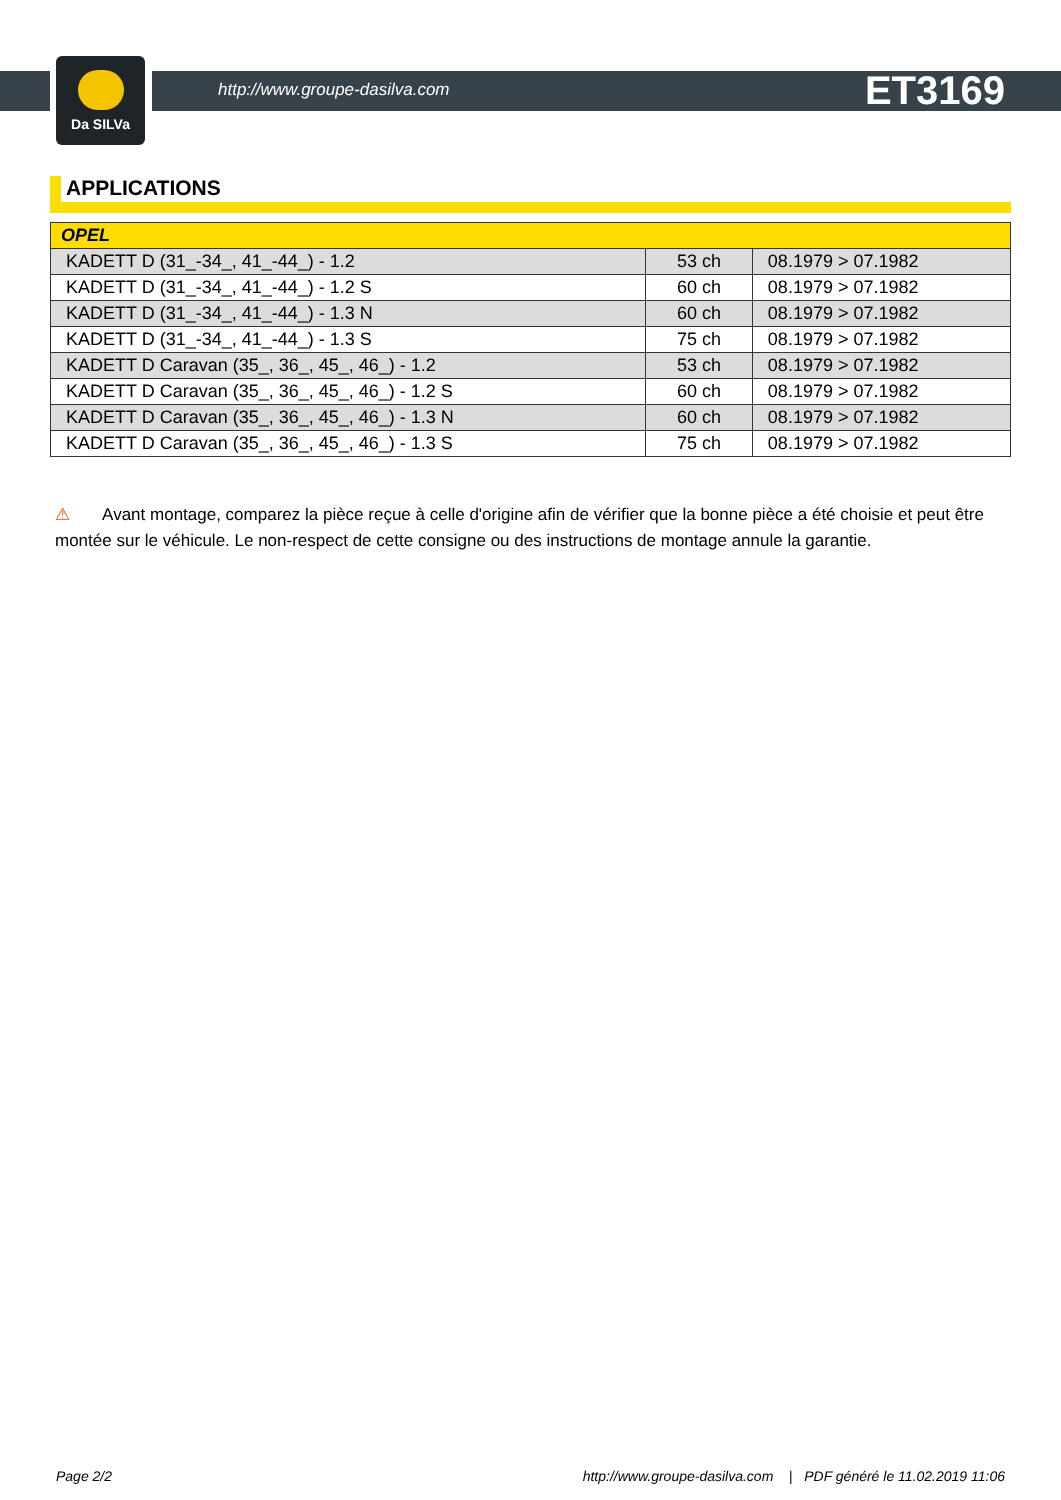Da SILVa
http://www.groupe-dasilva.com ET3169
APPLICATIONS
| OPEL | | |
| --- | --- | --- |
| KADETT D (31_-34_, 41_-44_) - 1.2 | 53 ch | 08.1979 > 07.1982 |
| KADETT D (31_-34_, 41_-44_) - 1.2 S | 60 ch | 08.1979 > 07.1982 |
| KADETT D (31_-34_, 41_-44_) - 1.3 N | 60 ch | 08.1979 > 07.1982 |
| KADETT D (31_-34_, 41_-44_) - 1.3 S | 75 ch | 08.1979 > 07.1982 |
| KADETT D Caravan (35_, 36_, 45_, 46_) - 1.2 | 53 ch | 08.1979 > 07.1982 |
| KADETT D Caravan (35_, 36_, 45_, 46_) - 1.2 S | 60 ch | 08.1979 > 07.1982 |
| KADETT D Caravan (35_, 36_, 45_, 46_) - 1.3 N | 60 ch | 08.1979 > 07.1982 |
| KADETT D Caravan (35_, 36_, 45_, 46_) - 1.3 S | 75 ch | 08.1979 > 07.1982 |
⚠ Avant montage, comparez la pièce reçue à celle d'origine afin de vérifier que la bonne pièce a été choisie et peut être montée sur le véhicule. Le non-respect de cette consigne ou des instructions de montage annule la garantie.
Page 2/2 http://www.groupe-dasilva.com | PDF généré le 11.02.2019 11:06